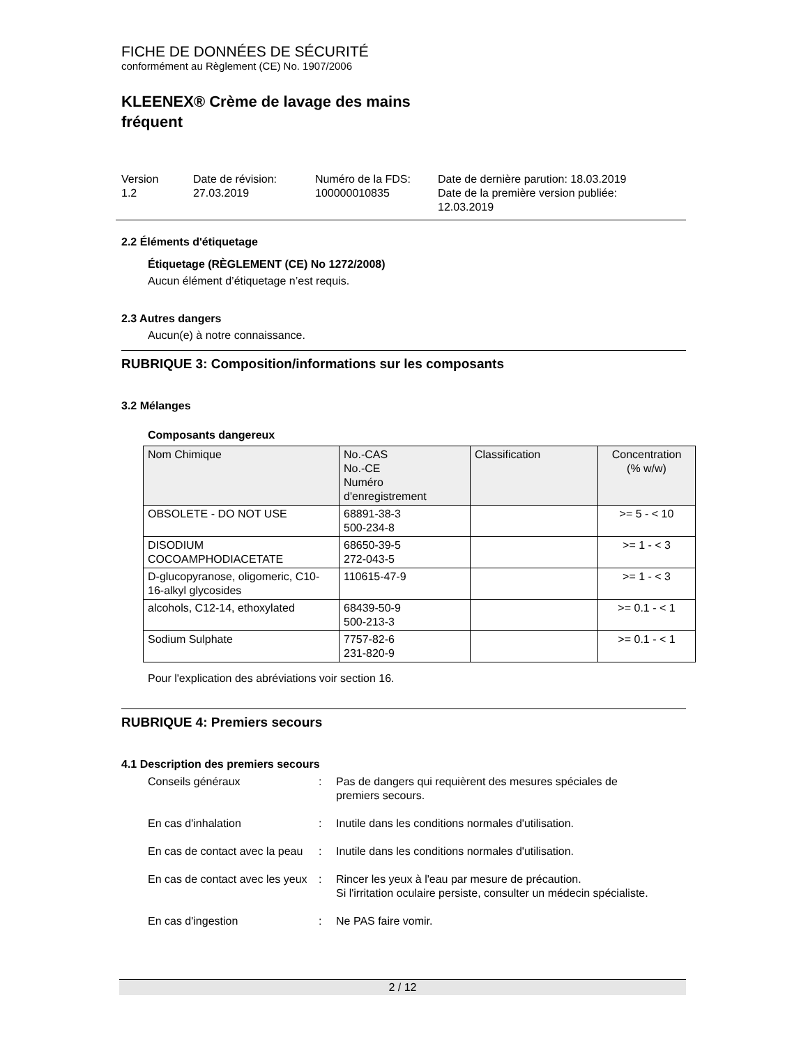FICHE DE DONNÉES DE SÉCURITÉ
conformément au Règlement (CE) No. 1907/2006
KLEENEX® Crème de lavage des mains
fréquent
Version
1.2
Date de révision:
27.03.2019
Numéro de la FDS:
100000010835
Date de dernière parution: 18.03.2019
Date de la première version publiée:
12.03.2019
2.2 Éléments d'étiquetage
Étiquetage (RÈGLEMENT (CE) No 1272/2008)
Aucun élément d’étiquetage n’est requis.
2.3 Autres dangers
Aucun(e) à notre connaissance.
RUBRIQUE 3: Composition/informations sur les composants
3.2 Mélanges
Composants dangereux
| Nom Chimique | No.-CAS No.-CE Numéro d'enregistrement | Classification | Concentration (% w/w) |
| --- | --- | --- | --- |
| OBSOLETE - DO NOT USE | 68891-38-3 500-234-8 | | >= 5 - < 10 |
| DISODIUM COCOAMPHODIACETATE | 68650-39-5 272-043-5 | | >= 1 - < 3 |
| D-glucopyranose, oligomeric, C10-16-alkyl glycosides | 110615-47-9 | | >= 1 - < 3 |
| alcohols, C12-14, ethoxylated | 68439-50-9 500-213-3 | | >= 0.1 - < 1 |
| Sodium Sulphate | 7757-82-6 231-820-9 | | >= 0.1 - < 1 |
Pour l'explication des abréviations voir section 16.
RUBRIQUE 4: Premiers secours
4.1 Description des premiers secours
Conseils généraux : Pas de dangers qui requièrent des mesures spéciales de premiers secours.
En cas d'inhalation : Inutile dans les conditions normales d'utilisation.
En cas de contact avec la peau
: Inutile dans les conditions normales d'utilisation.
En cas de contact avec les yeux
: Rincer les yeux à l'eau par mesure de précaution.
Si l'irritation oculaire persiste, consulter un médecin spécialiste.
En cas d'ingestion : Ne PAS faire vomir.
2 / 12